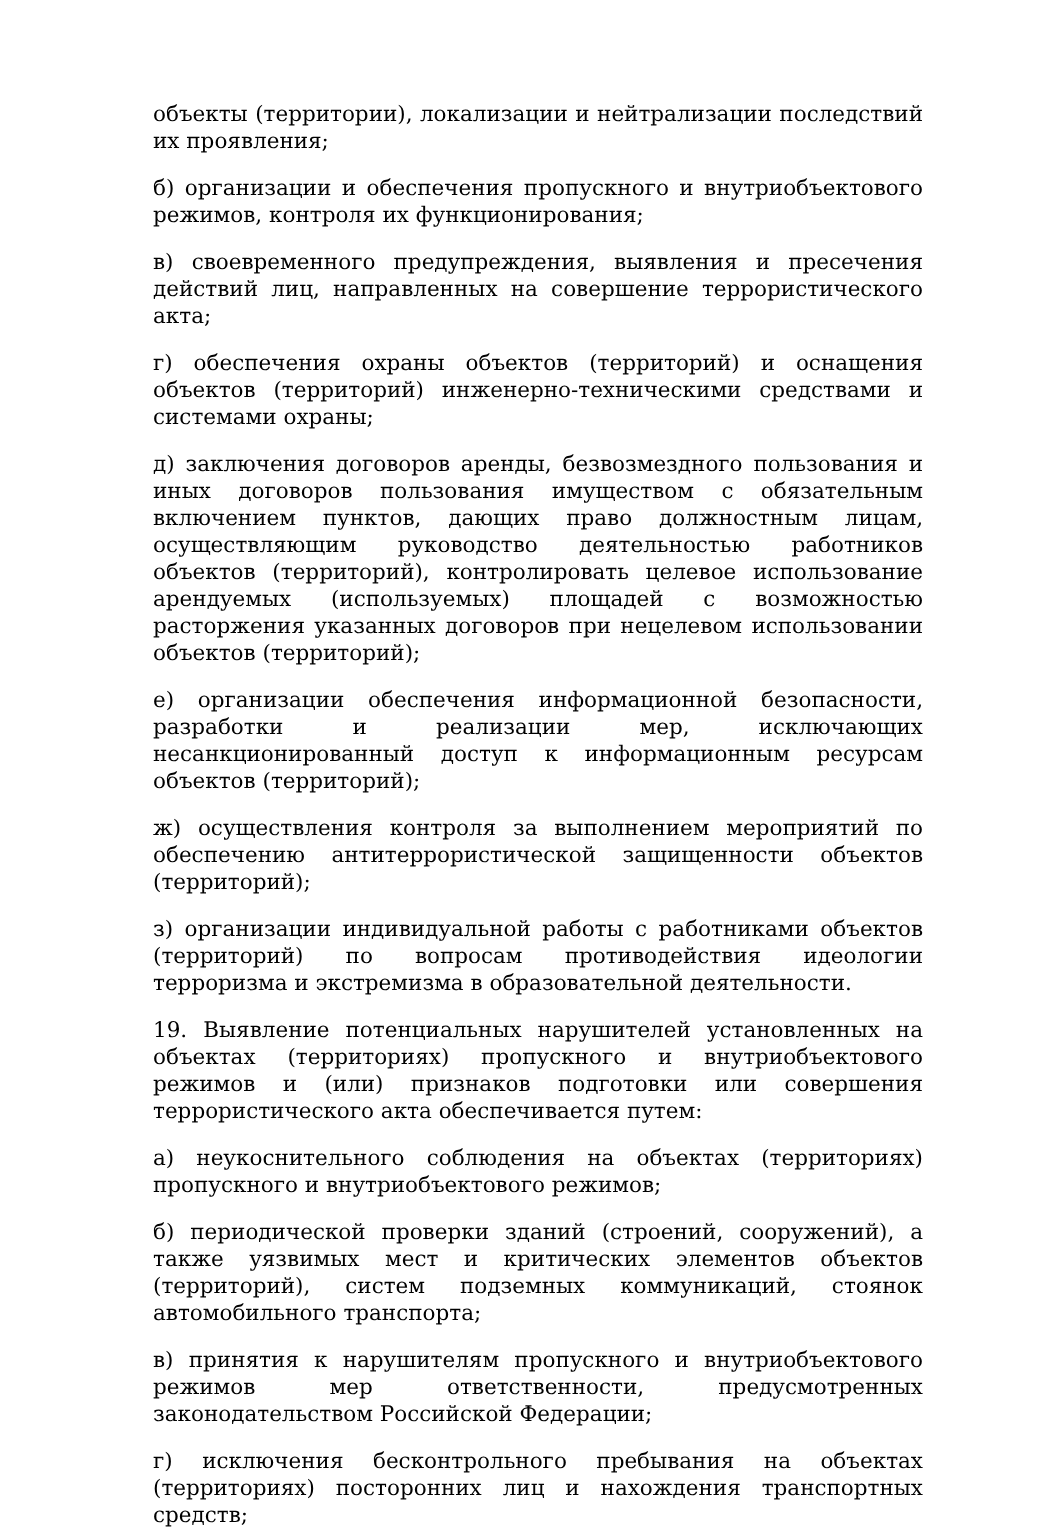объекты (территории), локализации и нейтрализации последствий их проявления;
б) организации и обеспечения пропускного и внутриобъектового режимов, контроля их функционирования;
в) своевременного предупреждения, выявления и пресечения действий лиц, направленных на совершение террористического акта;
г) обеспечения охраны объектов (территорий) и оснащения объектов (территорий) инженерно-техническими средствами и системами охраны;
д) заключения договоров аренды, безвозмездного пользования и иных договоров пользования имуществом с обязательным включением пунктов, дающих право должностным лицам, осуществляющим руководство деятельностью работников объектов (территорий), контролировать целевое использование арендуемых (используемых) площадей с возможностью расторжения указанных договоров при нецелевом использовании объектов (территорий);
е) организации обеспечения информационной безопасности, разработки и реализации мер, исключающих несанкционированный доступ к информационным ресурсам объектов (территорий);
ж) осуществления контроля за выполнением мероприятий по обеспечению антитеррористической защищенности объектов (территорий);
з) организации индивидуальной работы с работниками объектов (территорий) по вопросам противодействия идеологии терроризма и экстремизма в образовательной деятельности.
19. Выявление потенциальных нарушителей установленных на объектах (территориях) пропускного и внутриобъектового режимов и (или) признаков подготовки или совершения террористического акта обеспечивается путем:
а) неукоснительного соблюдения на объектах (территориях) пропускного и внутриобъектового режимов;
б) периодической проверки зданий (строений, сооружений), а также уязвимых мест и критических элементов объектов (территорий), систем подземных коммуникаций, стоянок автомобильного транспорта;
в) принятия к нарушителям пропускного и внутриобъектового режимов мер ответственности, предусмотренных законодательством Российской Федерации;
г) исключения бесконтрольного пребывания на объектах (территориях) посторонних лиц и нахождения транспортных средств;